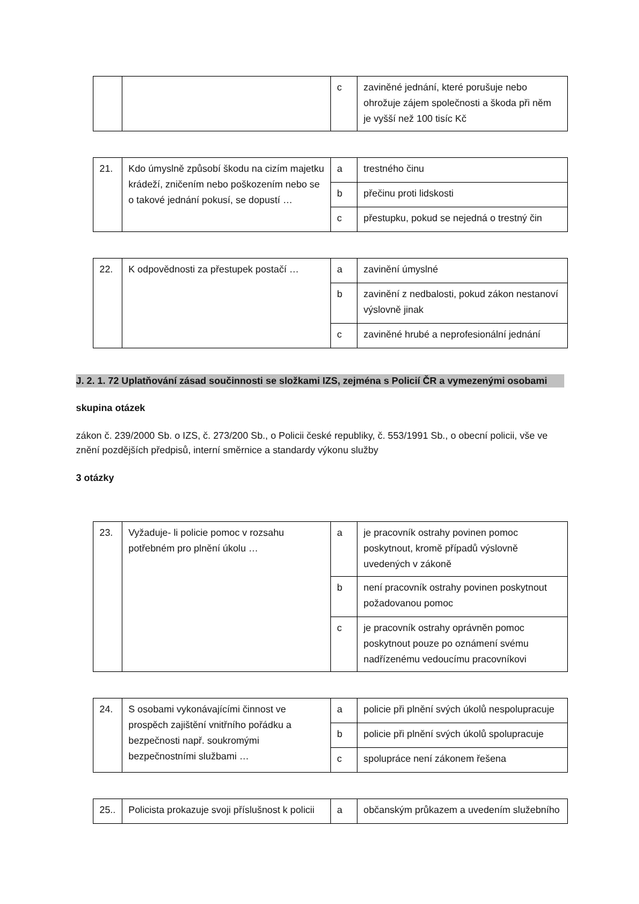| | | c | zaviněné jednání, které porušuje nebo ohrožuje zájem společnosti a škoda při něm je vyšší než 100 tisíc Kč |
| 21. | Kdo úmyslně způsobí škodu na cizím majetku krádeží, zničením nebo poškozením nebo se o takové jednání pokusí, se dopustí … | a | trestného činu |
| | | b | přečinu proti lidskosti |
| | | c | přestupku, pokud se nejedná o trestný čin |
| 22. | K odpovědnosti za přestupek postačí … | a | zavinění úmyslné |
| | | b | zavinění z nedbalosti, pokud zákon nestanoví výslovně jinak |
| | | c | zaviněné hrubé a neprofesionální jednání |
J. 2. 1. 72 Uplatňování zásad součinnosti se složkami IZS, zejména s Policií ČR a vymezenými osobami
skupina otázek
zákon č. 239/2000 Sb. o IZS, č. 273/200 Sb., o Policii české republiky, č. 553/1991 Sb., o obecní policii, vše ve znění pozdějších předpisů, interní směrnice a standardy výkonu služby
3 otázky
| 23. | Vyžaduje- li policie pomoc v rozsahu potřebném pro plnění úkolu … | a | je pracovník ostrahy povinen pomoc poskytnout, kromě případů výslovně uvedených v zákoně |
| | | b | není pracovník ostrahy povinen poskytnout požadovanou pomoc |
| | | c | je pracovník ostrahy oprávněn pomoc poskytnout pouze po oznámení svému nadřízenému vedoucímu pracovníkovi |
| 24. | S osobami vykonávajícími činnost ve prospěch zajištění vnitřního pořádku a bezpečnosti např. soukromými bezpečnostními službami … | a | policie při plnění svých úkolů nespolupracuje |
| | | b | policie při plnění svých úkolů spolupracuje |
| | | c | spolupráce není zákonem řešena |
| 25.. | Policista prokazuje svoji příslušnost k policii | a | občanským průkazem a uvedením služebního |